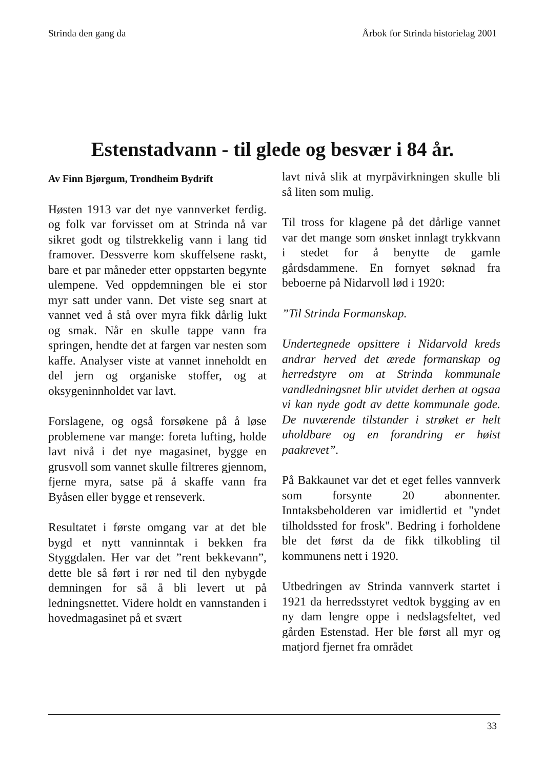Strinda den gang da Årbok for Strinda historielag 2001
Estenstadvann - til glede og besvær i 84 år.
Av Finn Bjørgum, Trondheim Bydrift
Høsten 1913 var det nye vannverket ferdig. og folk var forvisset om at Strinda nå var sikret godt og tilstrekkelig vann i lang tid framover. Dessverre kom skuffelsene raskt, bare et par måneder etter oppstarten begynte ulempene. Ved oppdemningen ble ei stor myr satt under vann. Det viste seg snart at vannet ved å stå over myra fikk dårlig lukt og smak. Når en skulle tappe vann fra springen, hendte det at fargen var nesten som kaffe. Analyser viste at vannet inneholdt en del jern og organiske stoffer, og at oksygeninnholdet var lavt.
Forslagene, og også forsøkene på å løse problemene var mange: foreta lufting, holde lavt nivå i det nye magasinet, bygge en grusvoll som vannet skulle filtreres gjennom, fjerne myra, satse på å skaffe vann fra Byåsen eller bygge et renseverk.
Resultatet i første omgang var at det ble bygd et nytt vanninntak i bekken fra Styggdalen. Her var det ”rent bekkevann”, dette ble så ført i rør ned til den nybygde demningen for så å bli levert ut på ledningsnettet. Videre holdt en vannstanden i hovedmagasinet på et svært
lavt nivå slik at myrpåvirkningen skulle bli så liten som mulig.
Til tross for klagene på det dårlige vannet var det mange som ønsket innlagt trykkvann i stedet for å benytte de gamle gårdsdammene. En fornyet søknad fra beboerne på Nidarvoll lød i 1920:
”Til Strinda Formanskap.
Undertegnede opsittere i Nidarvold kreds andrar herved det ærede formanskap og herredstyre om at Strinda kommunale vandledningsnet blir utvidet derhen at ogsaa vi kan nyde godt av dette kommunale gode. De nuværende tilstander i strøket er helt uholdbare og en forandring er høist paakrevet”.
På Bakkaunet var det et eget felles vannverk som forsynte 20 abonnenter. Inntaksbeholderen var imidlertid et "yndet tilholdssted for frosk". Bedring i forholdene ble det først da de fikk tilkobling til kommunens nett i 1920.
Utbedringen av Strinda vannverk startet i 1921 da herredsstyret vedtok bygging av en ny dam lengre oppe i nedslagsfeltet, ved gården Estenstad. Her ble først all myr og matjord fjernet fra området
33